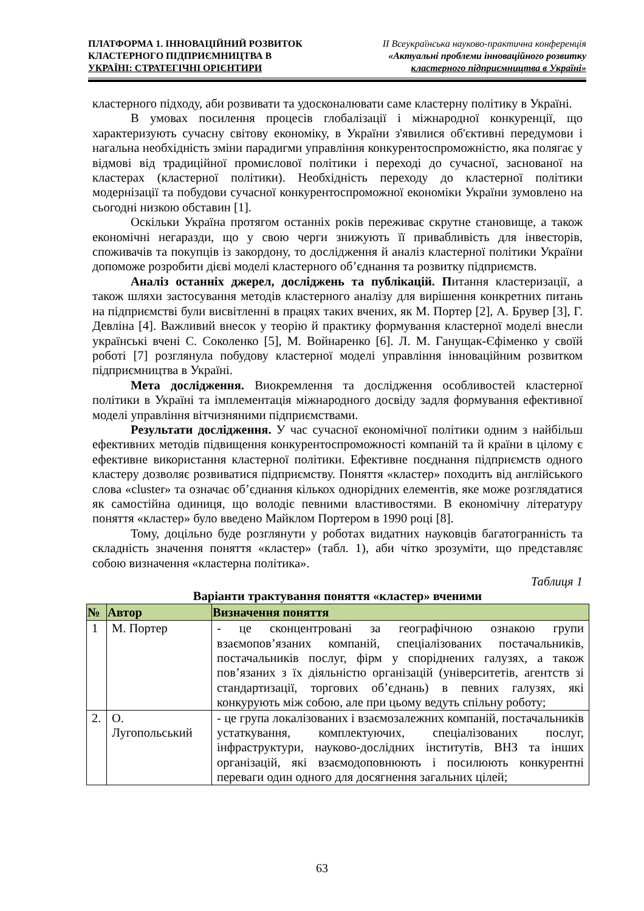ПЛАТФОРМА 1. ІННОВАЦІЙНИЙ РОЗВИТОК
КЛАСТЕРНОГО ПІДПРИЄМНИЦТВА В
УКРАЇНІ: СТРАТЕГІЧНІ ОРІЄНТИРИ
ІІ Всеукраїнська науково-практична конференція
«Актуальні проблеми інноваційного розвитку
кластерного підприємництва в Україні»
кластерного підходу, аби розвивати та удосконалювати саме кластерну політику в Україні.
В умовах посилення процесів глобалізації і міжнародної конкуренції, що характеризують сучасну світову економіку, в України з'явилися об'єктивні передумови і нагальна необхідність зміни парадигми управління конкурентоспроможністю, яка полягає у відмові від традиційної промислової політики і переході до сучасної, заснованої на кластерах (кластерної політики). Необхідність переходу до кластерної політики модернізації та побудови сучасної конкурентоспроможної економіки України зумовлено на сьогодні низкою обставин [1].
Оскільки Україна протягом останніх років переживає скрутне становище, а також економічні негаразди, що у свою черги знижують її привабливість для інвесторів, споживачів та покупців із закордону, то дослідження й аналіз кластерної політики України допоможе розробити дієві моделі кластерного об’єднання та розвитку підприємств.
Аналіз останніх джерел, досліджень та публікацій. Питання кластеризації, а також шляхи застосування методів кластерного аналізу для вирішення конкретних питань на підприємстві були висвітленні в працях таких вчених, як М. Портер [2], А. Брувер [3], Г. Девліна [4]. Важливий внесок у теорію й практику формування кластерної моделі внесли українські вчені С. Соколенко [5], М. Войнаренко [6]. Л. М. Ганущак-Єфіменко у своїй роботі [7] розглянула побудову кластерної моделі управління інноваційним розвитком підприємництва в Україні.
Мета дослідження. Виокремлення та дослідження особливостей кластерної політики в Україні та імплементація міжнародного досвіду задля формування ефективної моделі управління вітчизняними підприємствами.
Результати дослідження. У час сучасної економічної політики одним з найбільш ефективних методів підвищення конкурентоспроможності компаній та й країни в цілому є ефективне використання кластерної політики. Ефективне поєднання підприємств одного кластеру дозволяє розвиватися підприємству. Поняття «кластер» походить від англійського слова «cluster» та означає об’єднання кількох однорідних елементів, яке може розглядатися як самостійна одиниця, що володіє певними властивостями. В економічну літературу поняття «кластер» було введено Майклом Портером в 1990 році [8].
Тому, доцільно буде розглянути у роботах видатних науковців багатогранність та складність значення поняття «кластер» (табл. 1), аби чітко зрозуміти, що представляє собою визначення «кластерна політика».
Таблиця 1
Варіанти трактування поняття «кластер» вченими
| № | Автор | Визначення поняття |
| --- | --- | --- |
| 1 | М. Портер | - це сконцентровані за географічною ознакою групи взаємопов’язаних компаній, спеціалізованих постачальників, постачальників послуг, фірм у споріднених галузях, а також пов’язаних з їх діяльністю організацій (університетів, агентств зі стандартизації, торгових об’єднань) в певних галузях, які конкурують між собою, але при цьому ведуть спільну роботу; |
| 2. | О. Лугопольський | - це група локалізованих і взаємозалежних компаній, постачальників устаткування, комплектуючих, спеціалізованих послуг, інфраструктури, науково-дослідних інститутів, ВНЗ та інших організацій, які взаємодоповнюють і посилюють конкурентні переваги один одного для досягнення загальних цілей; |
63